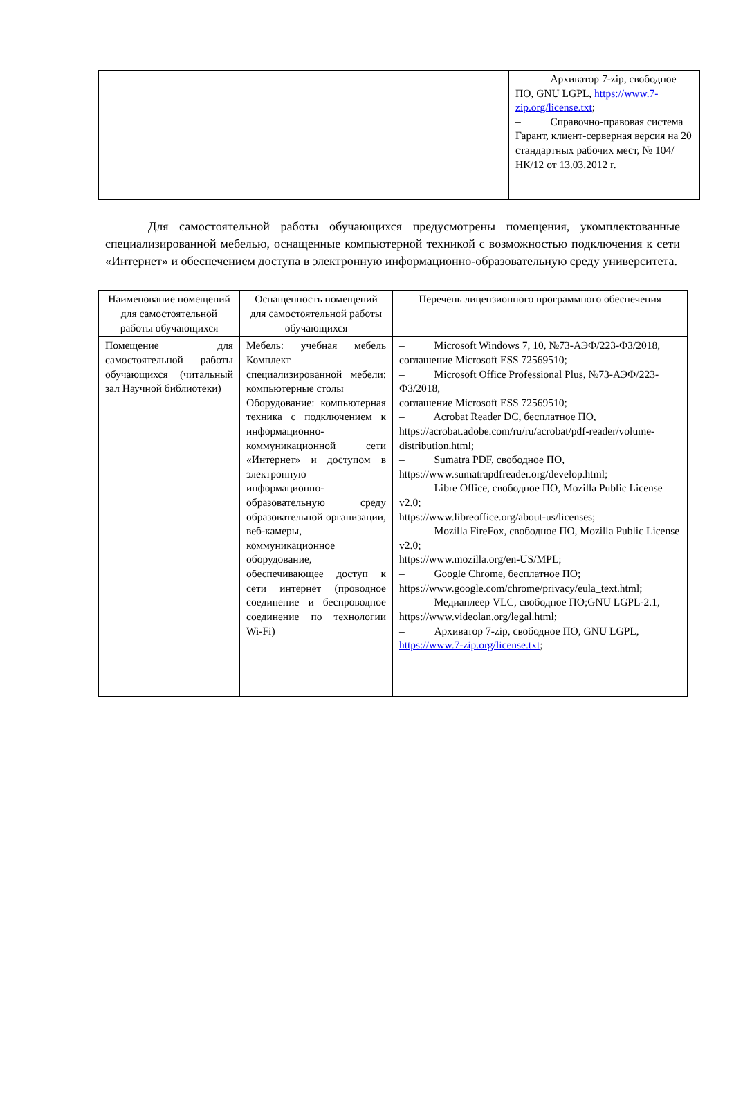| | | – Архиватор 7-zip, свободное ПО, GNU LGPL, https://www.7-zip.org/license.txt ; – Справочно-правовая система Гарант, клиент-серверная версия на 20 стандартных рабочих мест, № 104/НК/12 от 13.03.2012 г. |
Для самостоятельной работы обучающихся предусмотрены помещения, укомплектованные специализированной мебелью, оснащенные компьютерной техникой с возможностью подключения к сети «Интернет» и обеспечением доступа в электронную информационно-образовательную среду университета.
| Наименование помещений для самостоятельной работы обучающихся | Оснащенность помещений для самостоятельной работы обучающихся | Перечень лицензионного программного обеспечения |
| --- | --- | --- |
| Помещение для самостоятельной работы обучающихся (читальный зал Научной библиотеки) | Мебель: учебная мебель Комплект специализированной мебели: компьютерные столы Оборудование: компьютерная техника с подключением к информационно-коммуникационной сети «Интернет» и доступом в электронную информационно-образовательную среду образовательной организации, веб-камеры, коммуникационное оборудование, обеспечивающее доступ к сети интернет (проводное соединение и беспроводное соединение по технологии Wi-Fi) | – Microsoft Windows 7, 10, №73-АЭФ/223-ФЗ/2018, соглашение Microsoft ESS 72569510; – Microsoft Office Professional Plus, №73-АЭФ/223-ФЗ/2018, соглашение Microsoft ESS 72569510; – Acrobat Reader DC, бесплатное ПО, https://acrobat.adobe.com/ru/ru/acrobat/pdf-reader/volume-distribution.html; – Sumatra PDF, свободное ПО, https://www.sumatrapdfreader.org/develop.html; – Libre Office, свободное ПО, Mozilla Public License v2.0; https://www.libreoffice.org/about-us/licenses; – Mozilla FireFox, свободное ПО, Mozilla Public License v2.0; https://www.mozilla.org/en-US/MPL; – Google Chrome, бесплатное ПО; https://www.google.com/chrome/privacy/eula_text.html; – Медиаплеер VLC, свободное ПО;GNU LGPL-2.1, https://www.videolan.org/legal.html; – Архиватор 7-zip, свободное ПО, GNU LGPL, https://www.7-zip.org/license.txt ; |